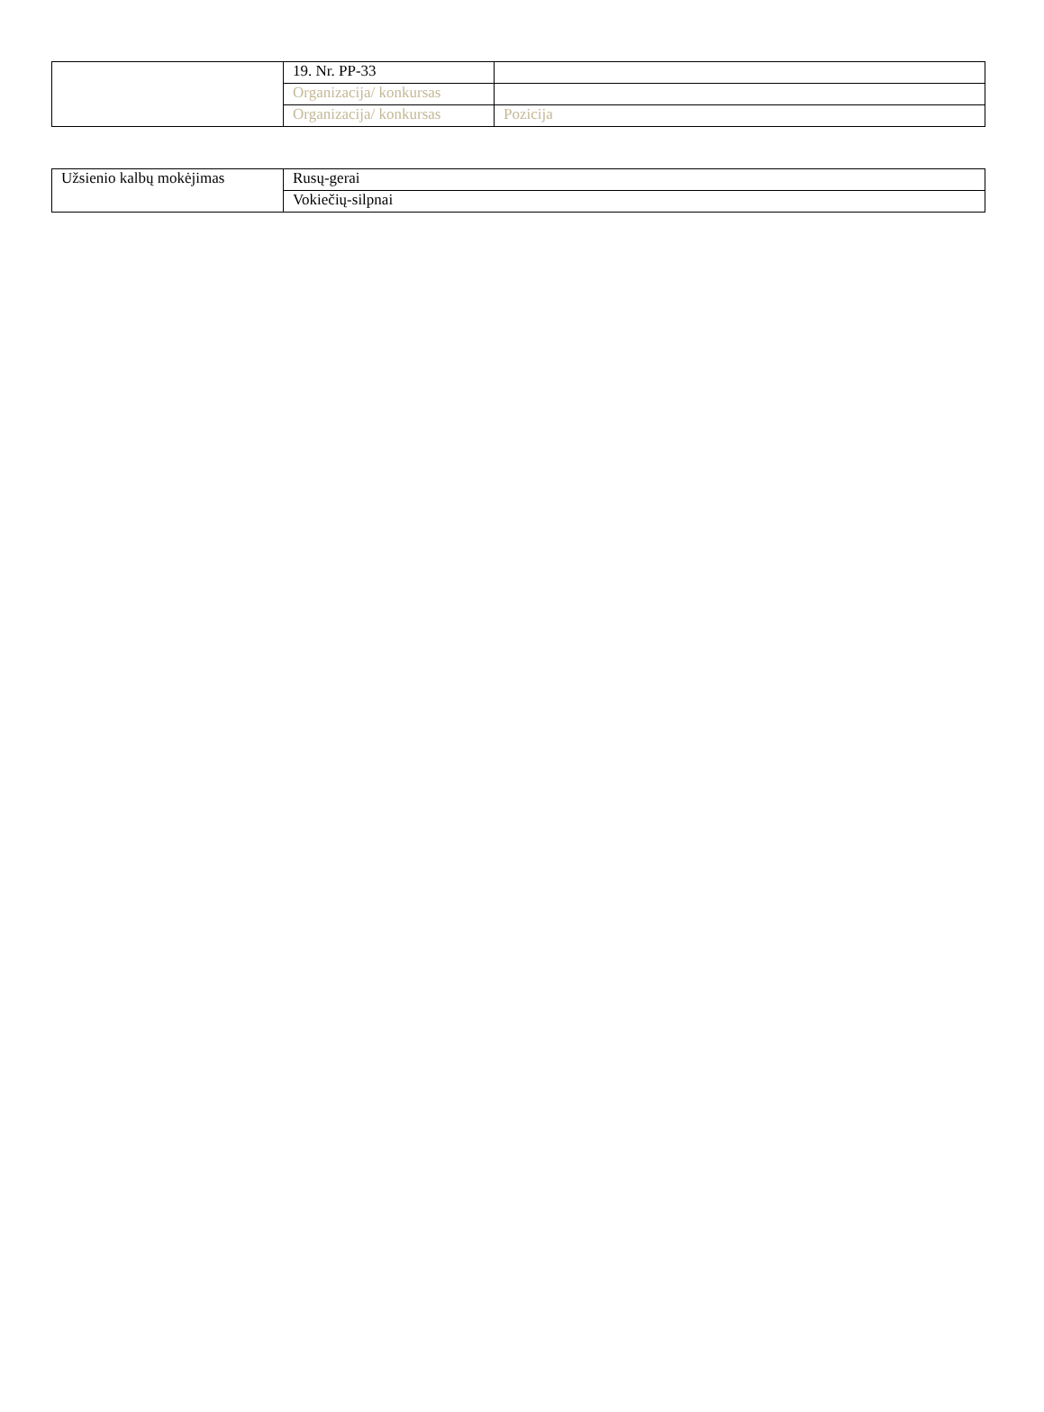| | 19. Nr. PP-33 | |
| | Organizacija/ konkursas | |
| | Organizacija/ konkursas | Pozicija |
| Užsienio kalbų mokėjimas | Rusų-gerai |
| | Vokiečių-silpnai |